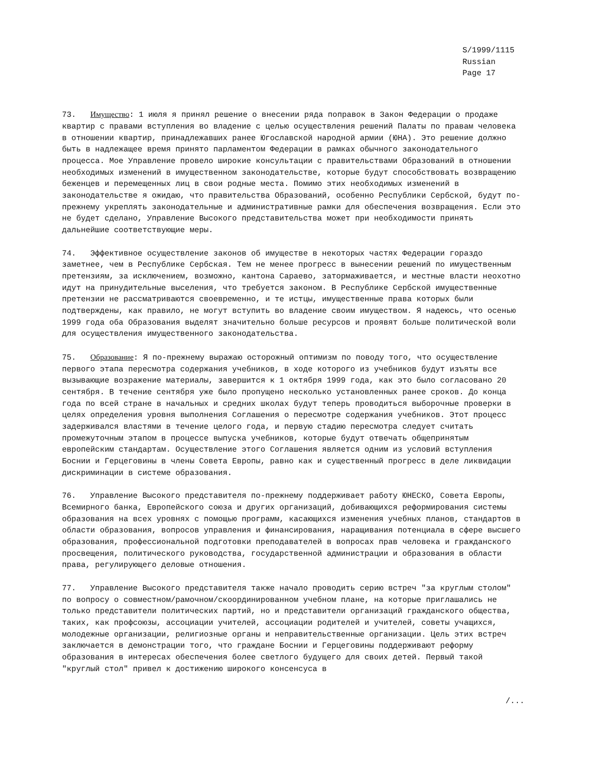S/1999/1115 Russian Page 17
73. Имущество: 1 июля я принял решение о внесении ряда поправок в Закон Федерации о продаже квартир с правами вступления во владение с целью осуществления решений Палаты по правам человека в отношении квартир, принадлежавших ранее Югославской народной армии (ЮНА). Это решение должно быть в надлежащее время принято парламентом Федерации в рамках обычного законодательного процесса. Мое Управление провело широкие консультации с правительствами Образований в отношении необходимых изменений в имущественном законодательстве, которые будут способствовать возвращению беженцев и перемещенных лиц в свои родные места. Помимо этих необходимых изменений в законодательстве я ожидаю, что правительства Образований, особенно Республики Сербской, будут по-прежнему укреплять законодательные и административные рамки для обеспечения возвращения. Если это не будет сделано, Управление Высокого представительства может при необходимости принять дальнейшие соответствующие меры.
74. Эффективное осуществление законов об имуществе в некоторых частях Федерации гораздо заметнее, чем в Республике Сербская. Тем не менее прогресс в вынесении решений по имущественным претензиям, за исключением, возможно, кантона Сараево, затормаживается, и местные власти неохотно идут на принудительные выселения, что требуется законом. В Республике Сербской имущественные претензии не рассматриваются своевременно, и те истцы, имущественные права которых были подтверждены, как правило, не могут вступить во владение своим имуществом. Я надеюсь, что осенью 1999 года оба Образования выделят значительно больше ресурсов и проявят больше политической воли для осуществления имущественного законодательства.
75. Образование: Я по-прежнему выражаю осторожный оптимизм по поводу того, что осуществление первого этапа пересмотра содержания учебников, в ходе которого из учебников будут изъяты все вызывающие возражение материалы, завершится к 1 октября 1999 года, как это было согласовано 20 сентября. В течение сентября уже было пропущено несколько установленных ранее сроков. До конца года по всей стране в начальных и средних школах будут теперь проводиться выборочные проверки в целях определения уровня выполнения Соглашения о пересмотре содержания учебников. Этот процесс задерживался властями в течение целого года, и первую стадию пересмотра следует считать промежуточным этапом в процессе выпуска учебников, которые будут отвечать общепринятым европейским стандартам. Осуществление этого Соглашения является одним из условий вступления Боснии и Герцеговины в члены Совета Европы, равно как и существенный прогресс в деле ликвидации дискриминации в системе образования.
76. Управление Высокого представителя по-прежнему поддерживает работу ЮНЕСКО, Совета Европы, Всемирного банка, Европейского союза и других организаций, добивающихся реформирования системы образования на всех уровнях с помощью программ, касающихся изменения учебных планов, стандартов в области образования, вопросов управления и финансирования, наращивания потенциала в сфере высшего образования, профессиональной подготовки преподавателей в вопросах прав человека и гражданского просвещения, политического руководства, государственной администрации и образования в области права, регулирующего деловые отношения.
77. Управление Высокого представителя также начало проводить серию встреч "за круглым столом" по вопросу о совместном/рамочном/скоординированном учебном плане, на которые приглашались не только представители политических партий, но и представители организаций гражданского общества, таких, как профсоюзы, ассоциации учителей, ассоциации родителей и учителей, советы учащихся, молодежные организации, религиозные органы и неправительственные организации. Цель этих встреч заключается в демонстрации того, что граждане Боснии и Герцеговины поддерживают реформу образования в интересах обеспечения более светлого будущего для своих детей. Первый такой "круглый стол" привел к достижению широкого консенсуса в
/...